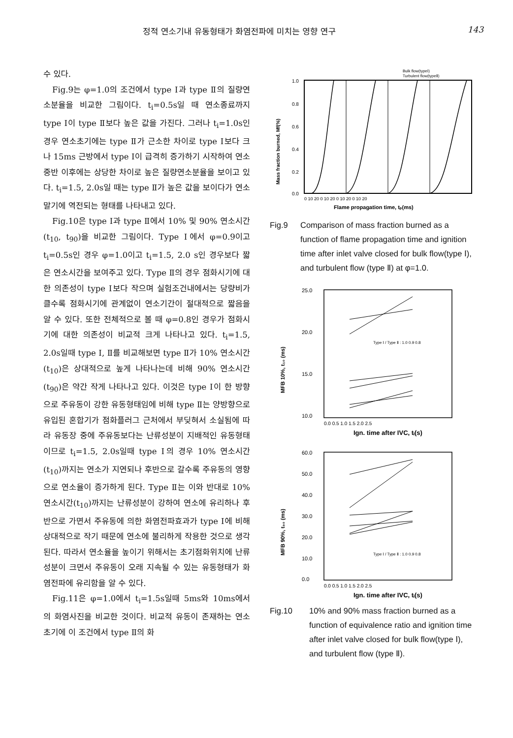정적 연소기내 유동형태가 화염전파에 미치는 영향 연구 143
수 있다.
Fig.9는 φ=1.0의 조건에서 type Ⅰ과 type Ⅱ의 질량연소분율을 비교한 그림이다. t<sub>i</sub>=0.5s일 때 연소종료까지 type Ⅰ이 type Ⅱ보다 높은 값을 가진다. 그러나 t<sub>i</sub>=1.0s인 경우 연소초기에는 type Ⅱ가 근소한 차이로 type Ⅰ보다 크나 15ms 근방에서 type Ⅰ이 급격히 증가하기 시작하여 연소중반 이후에는 상당한 차이로 높은 질량연소분율을 보이고 있다. t<sub>i</sub>=1.5, 2.0s일 때는 type Ⅱ가 높은 값을 보이다가 연소말기에 역전되는 형태를 나타내고 있다.
Fig.10은 type Ⅰ과 type Ⅱ에서 10% 및 90% 연소시간(t<sub>10</sub>, t<sub>90</sub>)을 비교한 그림이다. Type Ⅰ에서 φ=0.9이고 t<sub>i</sub>=0.5s인 경우 φ=1.0이고 t<sub>i</sub>=1.5, 2.0 s인 경우보다 짧은 연소시간을 보여주고 있다. Type Ⅱ의 경우 점화시기에 대한 의존성이 type Ⅰ보다 작으며 실험조건내에서는 당량비가 클수록 점화시기에 관계없이 연소기간이 절대적으로 짧음을 알 수 있다. 또한 전체적으로 볼 때 φ=0.8인 경우가 점화시기에 대한 의존성이 비교적 크게 나타나고 있다. t<sub>i</sub>=1.5, 2.0s일때 type Ⅰ, Ⅱ를 비교해보면 type Ⅱ가 10% 연소시간(t<sub>10</sub>)은 상대적으로 높게 나타나는데 비해 90% 연소시간(t<sub>90</sub>)은 약간 작게 나타나고 있다. 이것은 type Ⅰ이 한 방향으로 주유동이 강한 유동형태임에 비해 type Ⅱ는 양방향으로 유입된 혼합기가 점화플러그 근처에서 부딪혀서 소실됨에 따라 유동장 중에 주유동보다는 난류성분이 지배적인 유동형태이므로 t<sub>i</sub>=1.5, 2.0s일때 type Ⅰ의 경우 10% 연소시간(t<sub>10</sub>)까지는 연소가 지연되나 후반으로 갈수록 주유동의 영향으로 연소율이 증가하게 된다. Type Ⅱ는 이와 반대로 10% 연소시간(t<sub>10</sub>)까지는 난류성분이 강하여 연소에 유리하나 후반으로 가면서 주유동에 의한 화염전파효과가 type Ⅰ에 비해 상대적으로 작기 때문에 연소에 불리하게 작용한 것으로 생각된다. 따라서 연소율을 높이기 위해서는 초기점화위치에 난류성분이 크면서 주유동이 오래 지속될 수 있는 유동형태가 화염전파에 유리함을 알 수 있다.
Fig.11은 φ=1.0에서 t<sub>i</sub>=1.5s일때 5ms와 10ms에서의 화염사진을 비교한 것이다. 비교적 유동이 존재하는 연소초기에 이 조건에서 type Ⅱ의 화
Bulk flow(typeⅠ)
Turbulent flow(typeⅡ)
1.0
0.8
0.6
0.4
0.2
0.0
0 10 20 0 10 20 0 10 20 0 10 20
Flame propagation time, tₚ(ms)
Mass fraction burned, Mf(%)
Fig.9 Comparison of mass fraction burned as a function of flame propagation time and ignition time after inlet valve closed for bulk flow(type Ⅰ), and turbulent flow (type Ⅱ) at φ=1.0.
25.0
20.0
15.0
10.0
Type Ⅰ / Type Ⅱ : 1.0 0.9 0.8
0.0 0.5 1.0 1.5 2.0 2.5
MFB 10%, t₁₀ (ms)
Ign. time after IVC, tᵢ(s)
60.0
50.0
40.0
30.0
20.0
10.0
0.0
Type Ⅰ / Type Ⅱ : 1.0 0.9 0.8
0.0 0.5 1.0 1.5 2.0 2.5
MFB 90%, t₉₀ (ms)
Ign. time after IVC, tᵢ(s)
Fig.10 10% and 90% mass fraction burned as a function of equivalence ratio and ignition time after inlet valve closed for bulk flow(type Ⅰ), and turbulent flow (type Ⅱ).